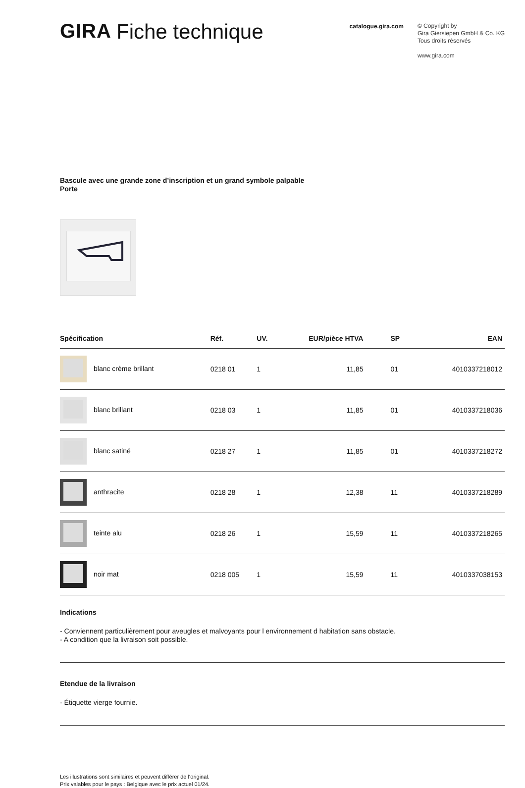GIRA Fiche technique catalogue.gira.com
© Copyright by
Gira Giersiepen GmbH & Co. KG
Tous droits réservés
www.gira.com
Bascule avec une grande zone d’inscription et un grand symbole palpable
Porte
| Spécification | Réf. | UV. | EUR/pièce HTVA | SP | EAN |
| --- | --- | --- | --- | --- | --- |
| blanc crème brillant | 0218 01 | 1 | 11,85 | 01 | 4010337218012 |
| blanc brillant | 0218 03 | 1 | 11,85 | 01 | 4010337218036 |
| blanc satiné | 0218 27 | 1 | 11,85 | 01 | 4010337218272 |
| anthracite | 0218 28 | 1 | 12,38 | 11 | 4010337218289 |
| teinte alu | 0218 26 | 1 | 15,59 | 11 | 4010337218265 |
| noir mat | 0218 005 | 1 | 15,59 | 11 | 4010337038153 |
Indications
- Conviennent particulièrement pour aveugles et malvoyants pour l environnement d habitation sans obstacle.
- A condition que la livraison soit possible.
Etendue de la livraison
- Étiquette vierge fournie.
Les illustrations sont similaires et peuvent différer de l‘original.
Prix valables pour le pays : Belgique avec le prix actuel 01/24.